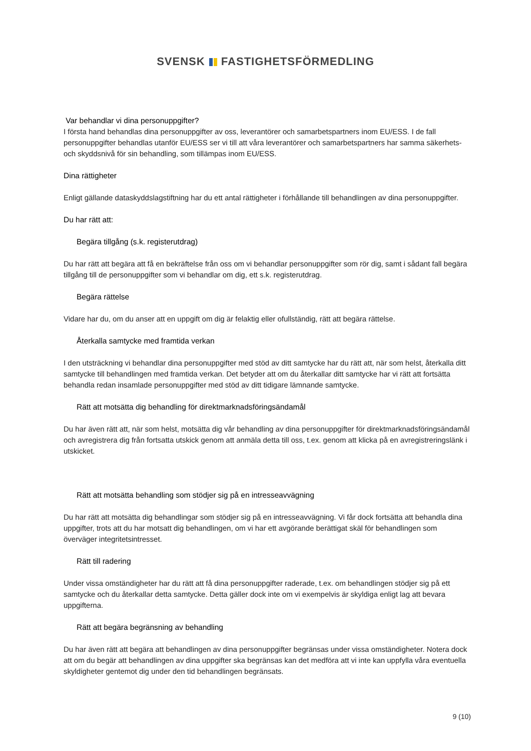SVENSK FASTIGHETSFÖRMEDLING
Var behandlar vi dina personuppgifter?
I första hand behandlas dina personuppgifter av oss, leverantörer och samarbetspartners inom EU/ESS. I de fall personuppgifter behandlas utanför EU/ESS ser vi till att våra leverantörer och samarbetspartners har samma säkerhets- och skyddsnivå för sin behandling, som tillämpas inom EU/ESS.
Dina rättigheter
Enligt gällande dataskyddslagstiftning har du ett antal rättigheter i förhållande till behandlingen av dina personuppgifter.
Du har rätt att:
Begära tillgång (s.k. registerutdrag)
Du har rätt att begära att få en bekräftelse från oss om vi behandlar personuppgifter som rör dig, samt i sådant fall begära tillgång till de personuppgifter som vi behandlar om dig, ett s.k. registerutdrag.
Begära rättelse
Vidare har du, om du anser att en uppgift om dig är felaktig eller ofullständig, rätt att begära rättelse.
Återkalla samtycke med framtida verkan
I den utsträckning vi behandlar dina personuppgifter med stöd av ditt samtycke har du rätt att, när som helst, återkalla ditt samtycke till behandlingen med framtida verkan. Det betyder att om du återkallar ditt samtycke har vi rätt att fortsätta behandla redan insamlade personuppgifter med stöd av ditt tidigare lämnande samtycke.
Rätt att motsätta dig behandling för direktmarknadsföringsändamål
Du har även rätt att, när som helst, motsätta dig vår behandling av dina personuppgifter för direktmarknadsföringsändamål och avregistrera dig från fortsatta utskick genom att anmäla detta till oss, t.ex. genom att klicka på en avregistreringslänk i utskicket.
Rätt att motsätta behandling som stödjer sig på en intresseavvägning
Du har rätt att motsätta dig behandlingar som stödjer sig på en intresseavvägning. Vi får dock fortsätta att behandla dina uppgifter, trots att du har motsatt dig behandlingen, om vi har ett avgörande berättigat skäl för behandlingen som överväger integritetsintresset.
Rätt till radering
Under vissa omständigheter har du rätt att få dina personuppgifter raderade, t.ex. om behandlingen stödjer sig på ett samtycke och du återkallar detta samtycke. Detta gäller dock inte om vi exempelvis är skyldiga enligt lag att bevara uppgifterna.
Rätt att begära begränsning av behandling
Du har även rätt att begära att behandlingen av dina personuppgifter begränsas under vissa omständigheter. Notera dock att om du begär att behandlingen av dina uppgifter ska begränsas kan det medföra att vi inte kan uppfylla våra eventuella skyldigheter gentemot dig under den tid behandlingen begränsats.
9 (10)